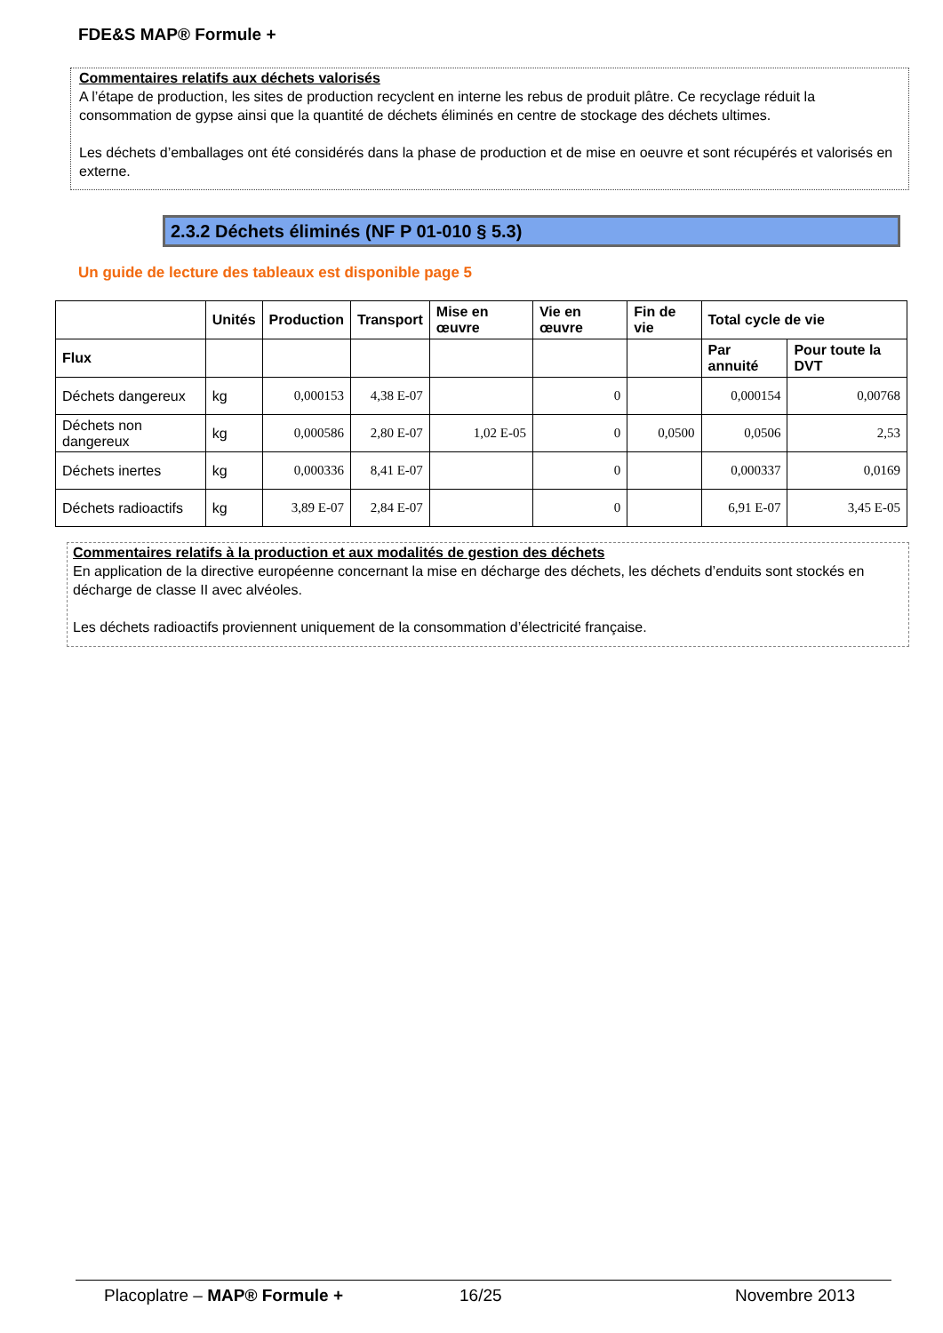FDE&S MAP® Formule +
Commentaires relatifs aux déchets valorisés
A l’étape de production, les sites de production recyclent en interne les rebus de produit plâtre. Ce recyclage réduit la consommation de gypse ainsi que la quantité de déchets éliminés en centre de stockage des déchets ultimes.
Les déchets d’emballages ont été considérés dans la phase de production et de mise en oeuvre et sont récupérés et valorisés en externe.
2.3.2 Déchets éliminés (NF P 01-010 § 5.3)
Un guide de lecture des tableaux est disponible page 5
| | Unités | Production | Transport | Mise en œuvre | Vie en œuvre | Fin de vie | Total cycle de vie | |
| --- | --- | --- | --- | --- | --- | --- | --- | --- |
| Flux | | | | | | | Par annuité | Pour toute la DVT |
| Déchets dangereux | kg | 0,000153 | 4,38 E-07 | | 0 | | 0,000154 | 0,00768 |
| Déchets non dangereux | kg | 0,000586 | 2,80 E-07 | 1,02 E-05 | 0 | 0,0500 | 0,0506 | 2,53 |
| Déchets inertes | kg | 0,000336 | 8,41 E-07 | | 0 | | 0,000337 | 0,0169 |
| Déchets radioactifs | kg | 3,89 E-07 | 2,84 E-07 | | 0 | | 6,91 E-07 | 3,45 E-05 |
Commentaires relatifs à la production et aux modalités de gestion des déchets
En application de la directive européenne concernant la mise en décharge des déchets, les déchets d’enduits sont stockés en décharge de classe II avec alvéoles.
Les déchets radioactifs proviennent uniquement de la consommation d’électricité française.
Placoplatre – MAP® Formule + 16/25 Novembre 2013